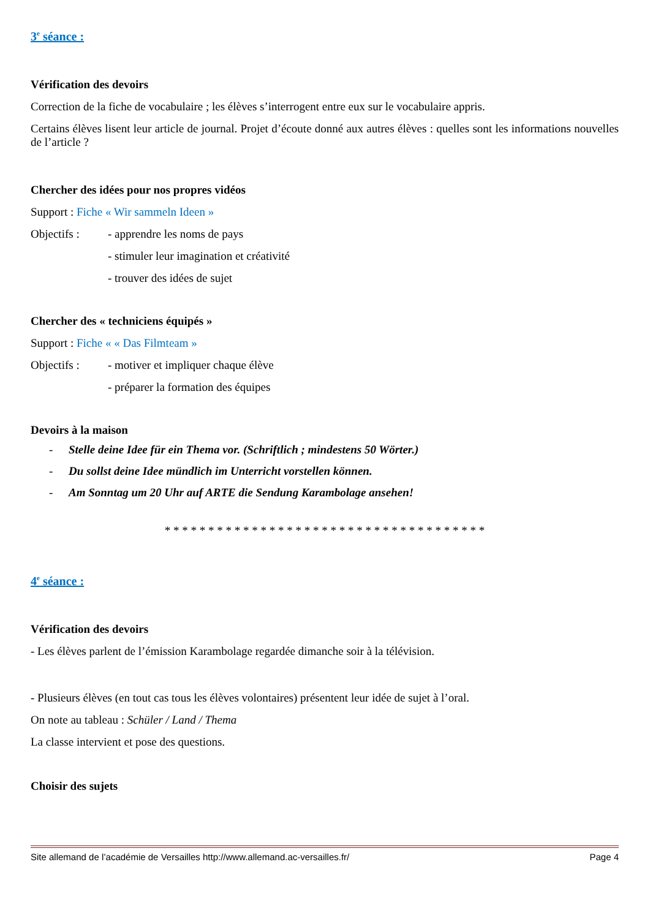3<sup>e</sup> séance :
Vérification des devoirs
Correction de la fiche de vocabulaire ; les élèves s’interrogent entre eux sur le vocabulaire appris.
Certains élèves lisent leur article de journal. Projet d’écoute donné aux autres élèves : quelles sont les informations nouvelles de l’article ?
Chercher des idées pour nos propres vidéos
Support : Fiche « Wir sammeln Ideen »
Objectifs : - apprendre les noms de pays
- stimuler leur imagination et créativité
- trouver des idées de sujet
Chercher des « techniciens équipés »
Support : Fiche « « Das Filmteam »
Objectifs : - motiver et impliquer chaque élève
- préparer la formation des équipes
Devoirs à la maison
- Stelle deine Idee für ein Thema vor. (Schriftlich ; mindestens 50 Wörter.)
- Du sollst deine Idee mündlich im Unterricht vorstellen können.
- Am Sonntag um 20 Uhr auf ARTE die Sendung Karambolage ansehen!
* * * * * * * * * * * * * * * * * * * * * * * * * * * * * * * * * * * * *
4<sup>e</sup> séance :
Vérification des devoirs
- Les élèves parlent de l’émission Karambolage regardée dimanche soir à la télévision.
- Plusieurs élèves (en tout cas tous les élèves volontaires) présentent leur idée de sujet à l’oral.
On note au tableau : Schüler / Land / Thema
La classe intervient et pose des questions.
Choisir des sujets
Site allemand de l’académie de Versailles http://www.allemand.ac-versailles.fr/ Page 4